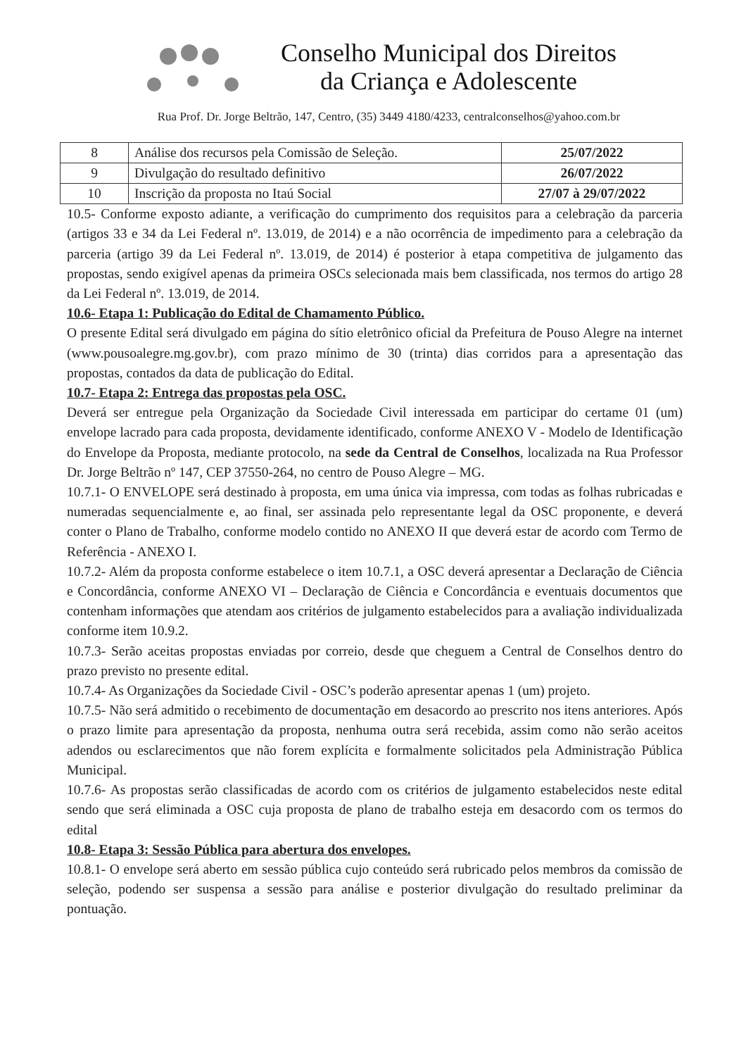Conselho Municipal dos Direitos
da Criança e Adolescente
Rua Prof. Dr. Jorge Beltrão, 147, Centro, (35) 3449 4180/4233, centralconselhos@yahoo.com.br
| 8 | Análise dos recursos pela Comissão de Seleção. | 25/07/2022 |
| 9 | Divulgação do resultado definitivo | 26/07/2022 |
| 10 | Inscrição da proposta no Itaú Social | 27/07 à 29/07/2022 |
10.5- Conforme exposto adiante, a verificação do cumprimento dos requisitos para a celebração da parceria (artigos 33 e 34 da Lei Federal nº. 13.019, de 2014) e a não ocorrência de impedimento para a celebração da parceria (artigo 39 da Lei Federal nº. 13.019, de 2014) é posterior à etapa competitiva de julgamento das propostas, sendo exigível apenas da primeira OSCs selecionada mais bem classificada, nos termos do artigo 28 da Lei Federal nº. 13.019, de 2014.
10.6- Etapa 1: Publicação do Edital de Chamamento Público.
O presente Edital será divulgado em página do sítio eletrônico oficial da Prefeitura de Pouso Alegre na internet (www.pousoalegre.mg.gov.br), com prazo mínimo de 30 (trinta) dias corridos para a apresentação das propostas, contados da data de publicação do Edital.
10.7- Etapa 2: Entrega das propostas pela OSC.
Deverá ser entregue pela Organização da Sociedade Civil interessada em participar do certame 01 (um) envelope lacrado para cada proposta, devidamente identificado, conforme ANEXO V - Modelo de Identificação do Envelope da Proposta, mediante protocolo, na sede da Central de Conselhos, localizada na Rua Professor Dr. Jorge Beltrão nº 147, CEP 37550-264, no centro de Pouso Alegre – MG.
10.7.1- O ENVELOPE será destinado à proposta, em uma única via impressa, com todas as folhas rubricadas e numeradas sequencialmente e, ao final, ser assinada pelo representante legal da OSC proponente, e deverá conter o Plano de Trabalho, conforme modelo contido no ANEXO II que deverá estar de acordo com Termo de Referência - ANEXO I.
10.7.2- Além da proposta conforme estabelece o item 10.7.1, a OSC deverá apresentar a Declaração de Ciência e Concordância, conforme ANEXO VI – Declaração de Ciência e Concordância e eventuais documentos que contenham informações que atendam aos critérios de julgamento estabelecidos para a avaliação individualizada conforme item 10.9.2.
10.7.3- Serão aceitas propostas enviadas por correio, desde que cheguem a Central de Conselhos dentro do prazo previsto no presente edital.
10.7.4- As Organizações da Sociedade Civil - OSC’s poderão apresentar apenas 1 (um) projeto.
10.7.5- Não será admitido o recebimento de documentação em desacordo ao prescrito nos itens anteriores. Após o prazo limite para apresentação da proposta, nenhuma outra será recebida, assim como não serão aceitos adendos ou esclarecimentos que não forem explícita e formalmente solicitados pela Administração Pública Municipal.
10.7.6- As propostas serão classificadas de acordo com os critérios de julgamento estabelecidos neste edital sendo que será eliminada a OSC cuja proposta de plano de trabalho esteja em desacordo com os termos do edital
10.8- Etapa 3: Sessão Pública para abertura dos envelopes.
10.8.1- O envelope será aberto em sessão pública cujo conteúdo será rubricado pelos membros da comissão de seleção, podendo ser suspensa a sessão para análise e posterior divulgação do resultado preliminar da pontuação.